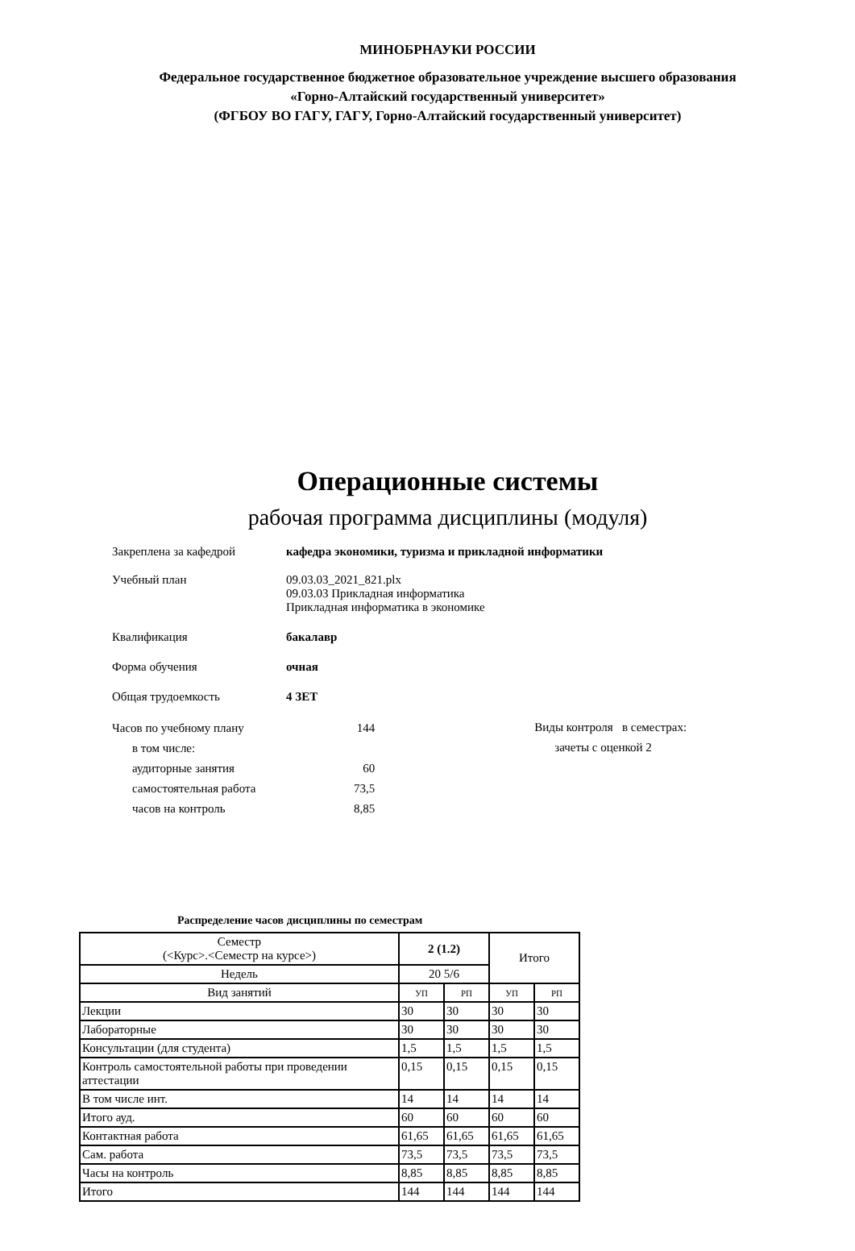МИНОБРНАУКИ РОССИИ
Федеральное государственное бюджетное образовательное учреждение высшего образования
«Горно-Алтайский государственный университет»
(ФГБОУ ВО ГАГУ, ГАГУ, Горно-Алтайский государственный университет)
Операционные системы
рабочая программа дисциплины (модуля)
Закреплена за кафедрой кафедра экономики, туризма и прикладной информатики
Учебный план 09.03.03_2021_821.plx
09.03.03 Прикладная информатика
Прикладная информатика в экономике
Квалификация бакалавр
Форма обучения очная
Общая трудоемкость 4 ЗЕТ
| Часов по учебному плану | 144 |
| в том числе: | |
| аудиторные занятия | 60 |
| самостоятельная работа | 73,5 |
| часов на контроль | 8,85 |
Виды контроля в семестрах:
зачеты с оценкой 2
Распределение часов дисциплины по семестрам
| Семестр (<Курс>.<Семестр на курсе>) | 2 (1.2) | | Итого | |
| --- | --- | --- | --- | --- |
| Недель | 20 5/6 | | | |
| Вид занятий | УП | РП | УП | РП |
| Лекции | 30 | 30 | 30 | 30 |
| Лабораторные | 30 | 30 | 30 | 30 |
| Консультации (для студента) | 1,5 | 1,5 | 1,5 | 1,5 |
| Контроль самостоятельной работы при проведении аттестации | 0,15 | 0,15 | 0,15 | 0,15 |
| В том числе инт. | 14 | 14 | 14 | 14 |
| Итого ауд. | 60 | 60 | 60 | 60 |
| Контактная работа | 61,65 | 61,65 | 61,65 | 61,65 |
| Сам. работа | 73,5 | 73,5 | 73,5 | 73,5 |
| Часы на контроль | 8,85 | 8,85 | 8,85 | 8,85 |
| Итого | 144 | 144 | 144 | 144 |